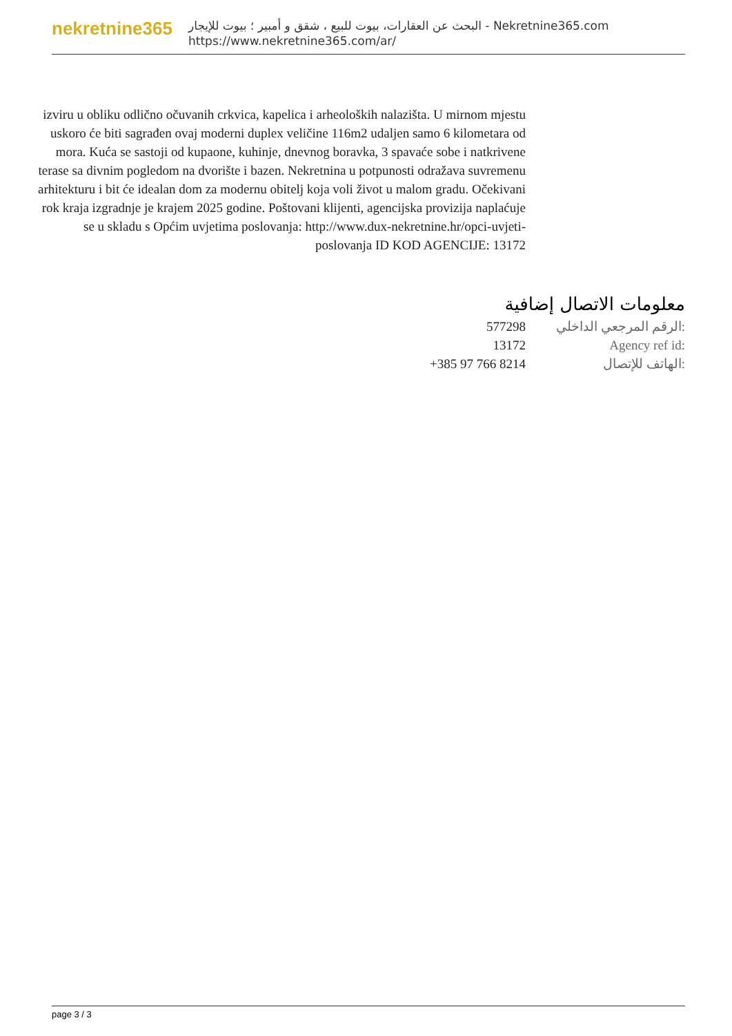nekretnine365
البحث عن العقارات، بيوت للبيع ، شقق و أمبير ؛ بيوت للإيجار - Nekretnine365.com
https://www.nekretnine365.com/ar/
izviru u obliku odlično očuvanih crkvica, kapelica i arheoloških nalazišta. U mirnom mjestu uskoro će biti sagrađen ovaj moderni duplex veličine 116m2 udaljen samo 6 kilometara od mora. Kuća se sastoji od kupaone, kuhinje, dnevnog boravka, 3 spavaće sobe i natkrivene terase sa divnim pogledom na dvorište i bazen. Nekretnina u potpunosti odražava suvremenu arhitekturu i bit će idealan dom za modernu obitelj koja voli život u malom gradu. Očekivani rok kraja izgradnje je krajem 2025 godine. Poštovani klijenti, agencijska provizija naplaćuje se u skladu s Općim uvjetima poslovanja: http://www.dux-nekretnine.hr/opci-uvjeti-poslovanja ID KOD AGENCIJE: 13172
معلومات الاتصال إضافية
| 577298 | الرقم المرجعي الداخلي: |
| 13172 | Agency ref id: |
| +385 97 766 8214 | الهاتف للإتصال: |
page 3 / 3